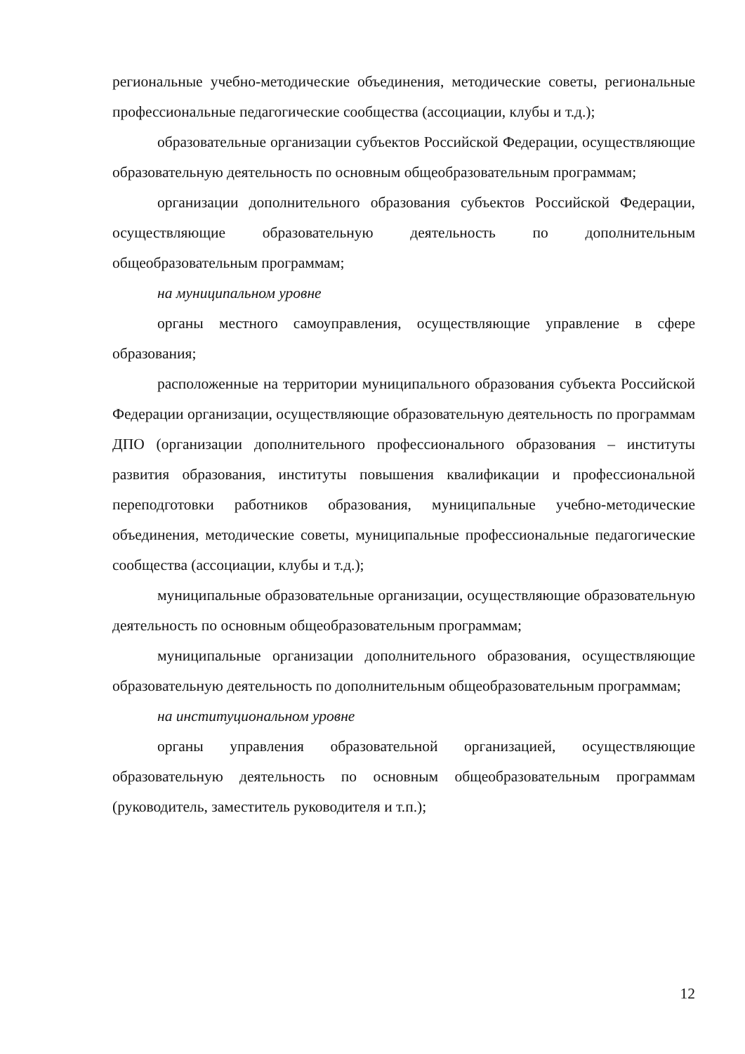региональные учебно-методические объединения, методические советы, региональные профессиональные педагогические сообщества (ассоциации, клубы и т.д.);
образовательные организации субъектов Российской Федерации, осуществляющие образовательную деятельность по основным общеобразовательным программам;
организации дополнительного образования субъектов Российской Федерации, осуществляющие образовательную деятельность по дополнительным общеобразовательным программам;
на муниципальном уровне
органы местного самоуправления, осуществляющие управление в сфере образования;
расположенные на территории муниципального образования субъекта Российской Федерации организации, осуществляющие образовательную деятельность по программам ДПО (организации дополнительного профессионального образования – институты развития образования, институты повышения квалификации и профессиональной переподготовки работников образования, муниципальные учебно-методические объединения, методические советы, муниципальные профессиональные педагогические сообщества (ассоциации, клубы и т.д.);
муниципальные образовательные организации, осуществляющие образовательную деятельность по основным общеобразовательным программам;
муниципальные организации дополнительного образования, осуществляющие образовательную деятельность по дополнительным общеобразовательным программам;
на институциональном уровне
органы управления образовательной организацией, осуществляющие образовательную деятельность по основным общеобразовательным программам (руководитель, заместитель руководителя и т.п.);
12